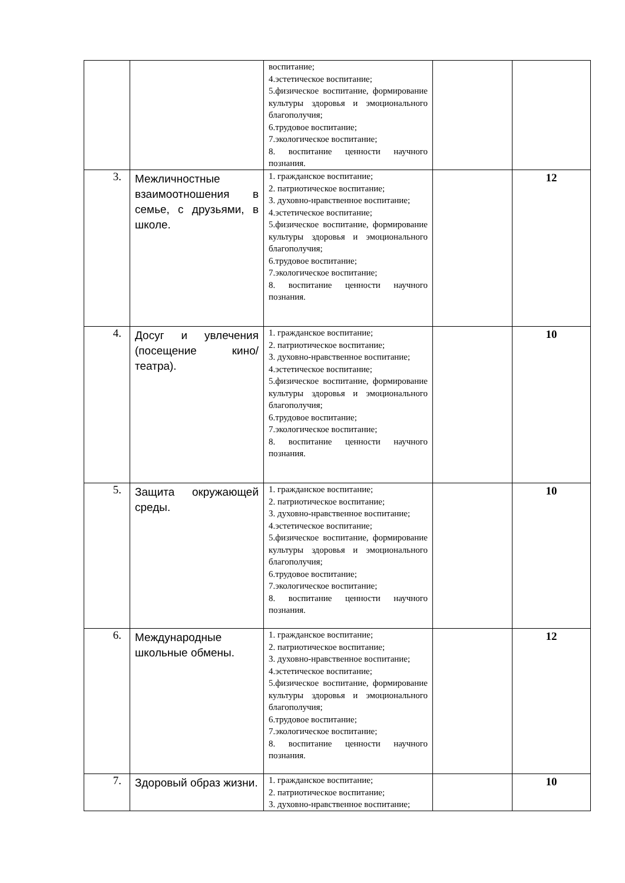| | | воспитание; 4.эстетическое воспитание; 5.физическое воспитание, формирование культуры здоровья и эмоционального благополучия; 6.трудовое воспитание; 7.экологическое воспитание; 8. воспитание ценности научного познания. | | |
| 3. | Межличностные взаимоотношения в семье, с друзьями, в школе. | 1. гражданское воспитание; 2. патриотическое воспитание; 3. духовно-нравственное воспитание; 4.эстетическое воспитание; 5.физическое воспитание, формирование культуры здоровья и эмоционального благополучия; 6.трудовое воспитание; 7.экологическое воспитание; 8. воспитание ценности научного познания. | | 12 |
| 4. | Досуг и увлечения (посещение кино/театра). | 1. гражданское воспитание; 2. патриотическое воспитание; 3. духовно-нравственное воспитание; 4.эстетическое воспитание; 5.физическое воспитание, формирование культуры здоровья и эмоционального благополучия; 6.трудовое воспитание; 7.экологическое воспитание; 8. воспитание ценности научного познания. | | 10 |
| 5. | Защита окружающей среды. | 1. гражданское воспитание; 2. патриотическое воспитание; 3. духовно-нравственное воспитание; 4.эстетическое воспитание; 5.физическое воспитание, формирование культуры здоровья и эмоционального благополучия; 6.трудовое воспитание; 7.экологическое воспитание; 8. воспитание ценности научного познания. | | 10 |
| 6. | Международные школьные обмены. | 1. гражданское воспитание; 2. патриотическое воспитание; 3. духовно-нравственное воспитание; 4.эстетическое воспитание; 5.физическое воспитание, формирование культуры здоровья и эмоционального благополучия; 6.трудовое воспитание; 7.экологическое воспитание; 8. воспитание ценности научного познания. | | 12 |
| 7. | Здоровый образ жизни. | 1. гражданское воспитание; 2. патриотическое воспитание; 3. духовно-нравственное воспитание; | | 10 |